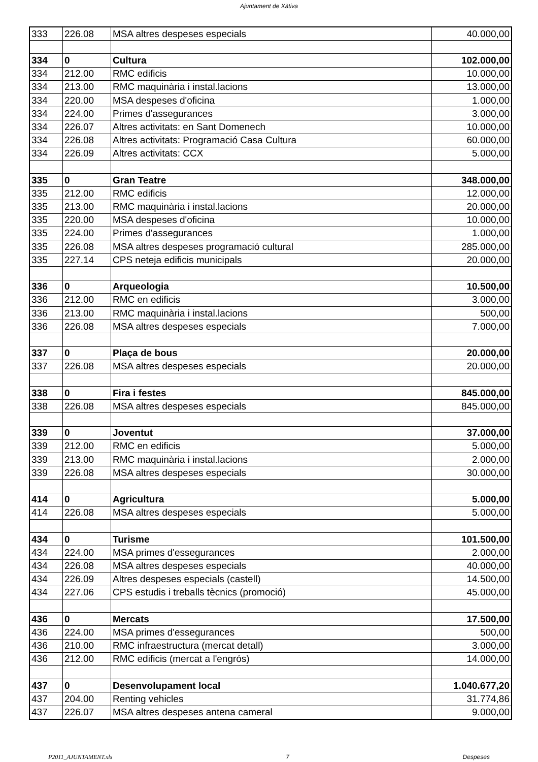Ajuntament de Xàtiva
| 333 | 226.08 | MSA altres despeses especials | 40.000,00 |
| 334 | 0 | Cultura | 102.000,00 |
| 334 | 212.00 | RMC edificis | 10.000,00 |
| 334 | 213.00 | RMC maquinària i instal.lacions | 13.000,00 |
| 334 | 220.00 | MSA despeses d'oficina | 1.000,00 |
| 334 | 224.00 | Primes d'assegurances | 3.000,00 |
| 334 | 226.07 | Altres activitats: en Sant Domenech | 10.000,00 |
| 334 | 226.08 | Altres activitats: Programació Casa Cultura | 60.000,00 |
| 334 | 226.09 | Altres activitats: CCX | 5.000,00 |
| 335 | 0 | Gran Teatre | 348.000,00 |
| 335 | 212.00 | RMC edificis | 12.000,00 |
| 335 | 213.00 | RMC maquinària i instal.lacions | 20.000,00 |
| 335 | 220.00 | MSA despeses d'oficina | 10.000,00 |
| 335 | 224.00 | Primes d'assegurances | 1.000,00 |
| 335 | 226.08 | MSA altres despeses programació cultural | 285.000,00 |
| 335 | 227.14 | CPS neteja edificis municipals | 20.000,00 |
| 336 | 0 | Arqueologia | 10.500,00 |
| 336 | 212.00 | RMC en edificis | 3.000,00 |
| 336 | 213.00 | RMC maquinària i instal.lacions | 500,00 |
| 336 | 226.08 | MSA altres despeses especials | 7.000,00 |
| 337 | 0 | Plaça de bous | 20.000,00 |
| 337 | 226.08 | MSA altres despeses especials | 20.000,00 |
| 338 | 0 | Fira i festes | 845.000,00 |
| 338 | 226.08 | MSA altres despeses especials | 845.000,00 |
| 339 | 0 | Joventut | 37.000,00 |
| 339 | 212.00 | RMC en edificis | 5.000,00 |
| 339 | 213.00 | RMC maquinària i instal.lacions | 2.000,00 |
| 339 | 226.08 | MSA altres despeses especials | 30.000,00 |
| 414 | 0 | Agricultura | 5.000,00 |
| 414 | 226.08 | MSA altres despeses especials | 5.000,00 |
| 434 | 0 | Turisme | 101.500,00 |
| 434 | 224.00 | MSA primes d'essegurances | 2.000,00 |
| 434 | 226.08 | MSA altres despeses especials | 40.000,00 |
| 434 | 226.09 | Altres despeses especials (castell) | 14.500,00 |
| 434 | 227.06 | CPS estudis i treballs tècnics (promoció) | 45.000,00 |
| 436 | 0 | Mercats | 17.500,00 |
| 436 | 224.00 | MSA primes d'essegurances | 500,00 |
| 436 | 210.00 | RMC infraestructura (mercat detall) | 3.000,00 |
| 436 | 212.00 | RMC edificis (mercat a l'engrós) | 14.000,00 |
| 437 | 0 | Desenvolupament local | 1.040.677,20 |
| 437 | 204.00 | Renting vehicles | 31.774,86 |
| 437 | 226.07 | MSA altres despeses antena cameral | 9.000,00 |
P2011_AJUNTAMENT.xls 7 Despeses